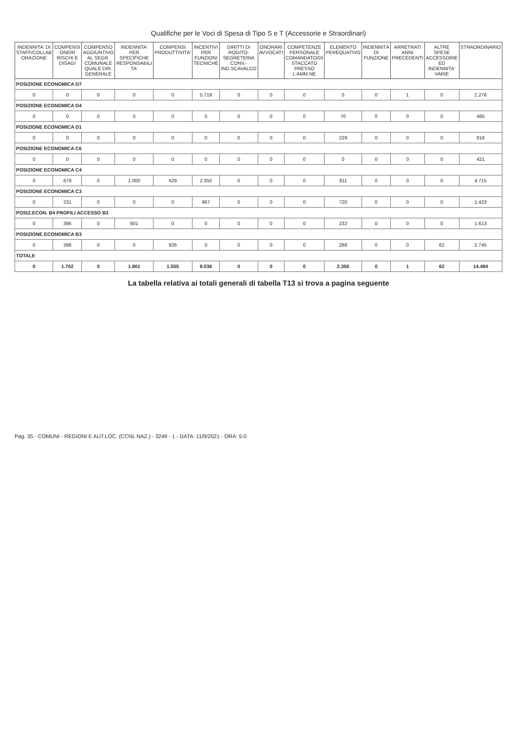Qualifiche per le Voci di Spesa di Tipo S e T (Accessorie e Straordinari)
| INDENNITA' DI STAFF/COLLAB ORAZIONE | COMPENSI ONERI RISCHI E DISAGI | COMPENSO AGGIUNTIVO AL SEGR. COMUNALE QUALE DIR. GENERALE | INDENNITA' PER SPECIFICHE RESPONSABILI TA' | COMPENSI PRODUTTIVITA' | INCENTIVI PER FUNZIONI TECNICHE | DIRITTI DI ROGITO-SEGRETERIA CONV.-IND.SCAVALCO | ONORARI AVVOCATI | COMPETENZE PERSONALE COMANDATO/DI STACCATO PRESSO L'AMM.NE | ELEMENTO PEREQUATIVO | INDENNITÀ DI FUNZIONE | ARRETRATI ANNI PRECEDENTI | ALTRE SPESE ACCESSORIE ED INDENNITA' VARIE | STRAORDINARIO |
| --- | --- | --- | --- | --- | --- | --- | --- | --- | --- | --- | --- | --- | --- |
| POSIZIONE ECONOMICA D7 | | | | | | | | | | | | | |
| 0 | 0 | 0 | 0 | 0 | 5.719 | 0 | 0 | 0 | 0 | 0 | 1 | 0 | 2.276 |
| POSIZIONE ECONOMICA D4 | | | | | | | | | | | | | |
| 0 | 0 | 0 | 0 | 0 | 0 | 0 | 0 | 0 | 70 | 0 | 0 | 0 | 485 |
| POSIZIONE ECONOMICA D1 | | | | | | | | | | | | | |
| 0 | 0 | 0 | 0 | 0 | 0 | 0 | 0 | 0 | 229 | 0 | 0 | 0 | 816 |
| POSIZIONE ECONOMICA C6 | | | | | | | | | | | | | |
| 0 | 0 | 0 | 0 | 0 | 0 | 0 | 0 | 0 | 0 | 0 | 0 | 0 | 421 |
| POSIZIONE ECONOMICA C4 | | | | | | | | | | | | | |
| 0 | 679 | 0 | 1.000 | 629 | 2.350 | 0 | 0 | 0 | 811 | 0 | 0 | 0 | 4.715 |
| POSIZIONE ECONOMICA C3 | | | | | | | | | | | | | |
| 0 | 231 | 0 | 0 | 0 | 967 | 0 | 0 | 0 | 720 | 0 | 0 | 0 | 1.423 |
| POSIZ.ECON. B4 PROFILI ACCESSO B3 | | | | | | | | | | | | | |
| 0 | 396 | 0 | 801 | 0 | 0 | 0 | 0 | 0 | 232 | 0 | 0 | 0 | 1.613 |
| POSIZIONE ECONOMICA B3 | | | | | | | | | | | | | |
| 0 | 396 | 0 | 0 | 926 | 0 | 0 | 0 | 0 | 288 | 0 | 0 | 62 | 2.745 |
| TOTALE | | | | | | | | | | | | | |
| 0 | 1.702 | 0 | 1.801 | 1.555 | 9.036 | 0 | 0 | 0 | 2.350 | 0 | 1 | 62 | 14.494 |
La tabella relativa ai totali generali di tabella T13 si trova a pagina seguente
Pag. 35 - COMUNI - REGIONI E AUT.LOC. (CCNL NAZ.) - 3249 - 1 - DATA: 11/9/2021 - ORA: 5:0